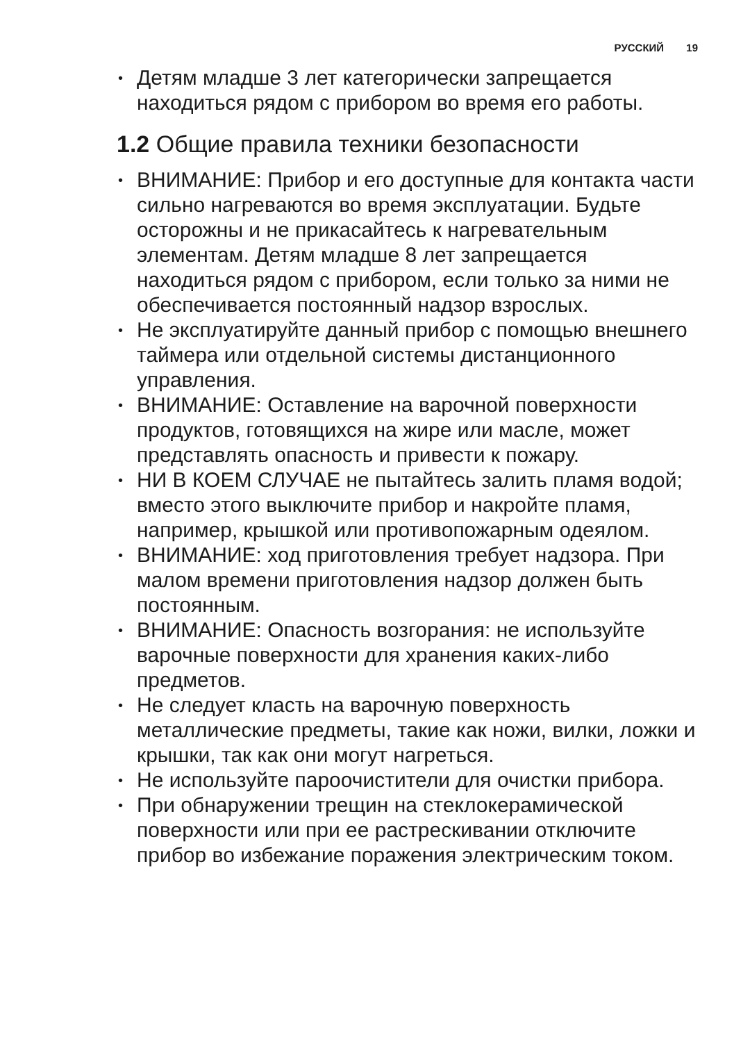РУССКИЙ 19
• Детям младше 3 лет категорически запрещается находиться рядом с прибором во время его работы.
1.2 Общие правила техники безопасности
• ВНИМАНИЕ: Прибор и его доступные для контакта части сильно нагреваются во время эксплуатации. Будьте осторожны и не прикасайтесь к нагревательным элементам. Детям младше 8 лет запрещается находиться рядом с прибором, если только за ними не обеспечивается постоянный надзор взрослых.
• Не эксплуатируйте данный прибор с помощью внешнего таймера или отдельной системы дистанционного управления.
• ВНИМАНИЕ: Оставление на варочной поверхности продуктов, готовящихся на жире или масле, может представлять опасность и привести к пожару.
• НИ В КОЕМ СЛУЧАЕ не пытайтесь залить пламя водой; вместо этого выключите прибор и накройте пламя, например, крышкой или противопожарным одеялом.
• ВНИМАНИЕ: ход приготовления требует надзора. При малом времени приготовления надзор должен быть постоянным.
• ВНИМАНИЕ: Опасность возгорания: не используйте варочные поверхности для хранения каких-либо предметов.
• Не следует класть на варочную поверхность металлические предметы, такие как ножи, вилки, ложки и крышки, так как они могут нагреться.
• Не используйте пароочистители для очистки прибора.
• При обнаружении трещин на стеклокерамической поверхности или при ее растрескивании отключите прибор во избежание поражения электрическим током.